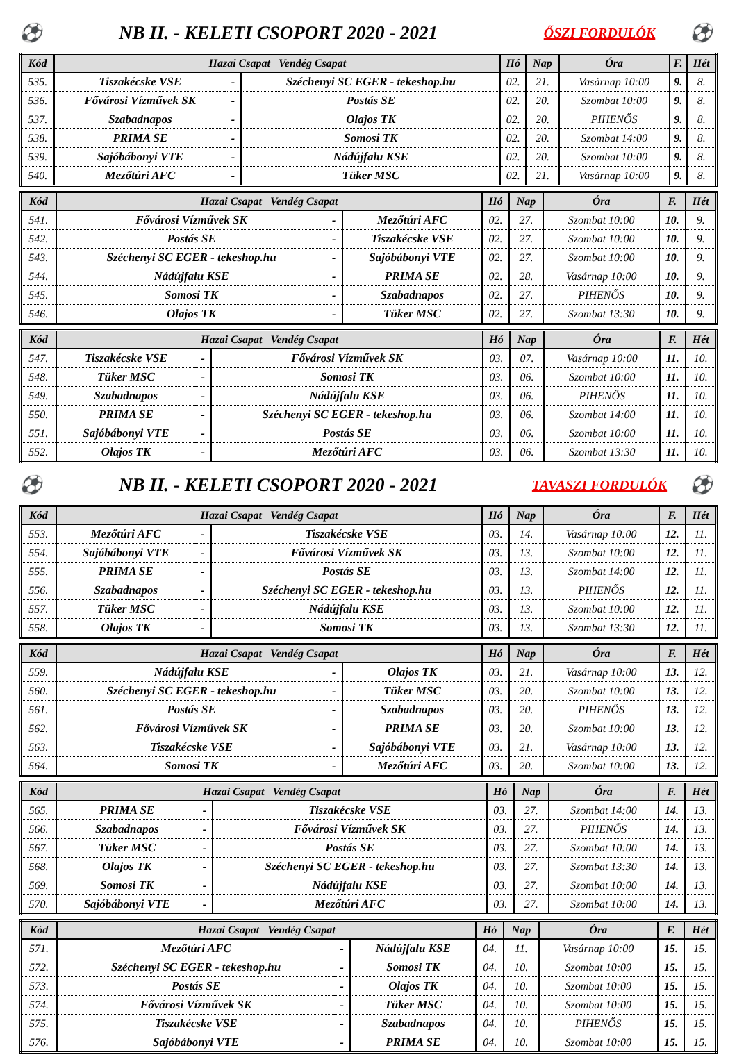⚽ NB II. - KELETI CSOPORT 2020 - 2021 ŐSZI FORDULÓK ⚽
| Kód | Hazai Csapat Vendég Csapat | | | Hó | Nap | Óra | F. | Hét |
| --- | --- | --- | --- | --- | --- | --- | --- | --- |
| 535. | Tiszakécske VSE | - | Széchenyi SC EGER - tekeshop.hu | 02. | 21. | Vasárnap 10:00 | 9. | 8. |
| 536. | Fővárosi Vízművek SK | - | Postás SE | 02. | 20. | Szombat 10:00 | 9. | 8. |
| 537. | Szabadnapos | - | Olajos TK | 02. | 20. | PIHENŐS | 9. | 8. |
| 538. | PRIMA SE | - | Somosi TK | 02. | 20. | Szombat 14:00 | 9. | 8. |
| 539. | Sajóbábonyi VTE | - | Nádújfalu KSE | 02. | 20. | Szombat 10:00 | 9. | 8. |
| 540. | Mezőtúri AFC | - | Tüker MSC | 02. | 21. | Vasárnap 10:00 | 9. | 8. |
| Kód | Hazai Csapat Vendég Csapat | | | Hó | Nap | Óra | F. | Hét |
| --- | --- | --- | --- | --- | --- | --- | --- | --- |
| 541. | Fővárosi Vízművek SK | - | Mezőtúri AFC | 02. | 27. | Szombat 10:00 | 10. | 9. |
| 542. | Postás SE | - | Tiszakécske VSE | 02. | 27. | Szombat 10:00 | 10. | 9. |
| 543. | Széchenyi SC EGER - tekeshop.hu | - | Sajóbábonyi VTE | 02. | 27. | Szombat 10:00 | 10. | 9. |
| 544. | Nádújfalu KSE | - | PRIMA SE | 02. | 28. | Vasárnap 10:00 | 10. | 9. |
| 545. | Somosi TK | - | Szabadnapos | 02. | 27. | PIHENŐS | 10. | 9. |
| 546. | Olajos TK | - | Tüker MSC | 02. | 27. | Szombat 13:30 | 10. | 9. |
| Kód | Hazai Csapat Vendég Csapat | | | Hó | Nap | Óra | F. | Hét |
| --- | --- | --- | --- | --- | --- | --- | --- | --- |
| 547. | Tiszakécske VSE | - | Fővárosi Vízművek SK | 03. | 07. | Vasárnap 10:00 | 11. | 10. |
| 548. | Tüker MSC | - | Somosi TK | 03. | 06. | Szombat 10:00 | 11. | 10. |
| 549. | Szabadnapos | - | Nádújfalu KSE | 03. | 06. | PIHENŐS | 11. | 10. |
| 550. | PRIMA SE | - | Széchenyi SC EGER - tekeshop.hu | 03. | 06. | Szombat 14:00 | 11. | 10. |
| 551. | Sajóbábonyi VTE | - | Postás SE | 03. | 06. | Szombat 10:00 | 11. | 10. |
| 552. | Olajos TK | - | Mezőtúri AFC | 03. | 06. | Szombat 13:30 | 11. | 10. |
⚽ NB II. - KELETI CSOPORT 2020 - 2021 TAVASZI FORDULÓK ⚽
| Kód | Hazai Csapat Vendég Csapat | | | Hó | Nap | Óra | F. | Hét |
| --- | --- | --- | --- | --- | --- | --- | --- | --- |
| 553. | Mezőtúri AFC | - | Tiszakécske VSE | 03. | 14. | Vasárnap 10:00 | 12. | 11. |
| 554. | Sajóbábonyi VTE | - | Fővárosi Vízművek SK | 03. | 13. | Szombat 10:00 | 12. | 11. |
| 555. | PRIMA SE | - | Postás SE | 03. | 13. | Szombat 14:00 | 12. | 11. |
| 556. | Szabadnapos | - | Széchenyi SC EGER - tekeshop.hu | 03. | 13. | PIHENŐS | 12. | 11. |
| 557. | Tüker MSC | - | Nádújfalu KSE | 03. | 13. | Szombat 10:00 | 12. | 11. |
| 558. | Olajos TK | - | Somosi TK | 03. | 13. | Szombat 13:30 | 12. | 11. |
| Kód | Hazai Csapat Vendég Csapat | | | Hó | Nap | Óra | F. | Hét |
| --- | --- | --- | --- | --- | --- | --- | --- | --- |
| 559. | Nádújfalu KSE | - | Olajos TK | 03. | 21. | Vasárnap 10:00 | 13. | 12. |
| 560. | Széchenyi SC EGER - tekeshop.hu | - | Tüker MSC | 03. | 20. | Szombat 10:00 | 13. | 12. |
| 561. | Postás SE | - | Szabadnapos | 03. | 20. | PIHENŐS | 13. | 12. |
| 562. | Fővárosi Vízművek SK | - | PRIMA SE | 03. | 20. | Szombat 10:00 | 13. | 12. |
| 563. | Tiszakécske VSE | - | Sajóbábonyi VTE | 03. | 21. | Vasárnap 10:00 | 13. | 12. |
| 564. | Somosi TK | - | Mezőtúri AFC | 03. | 20. | Szombat 10:00 | 13. | 12. |
| Kód | Hazai Csapat Vendég Csapat | | | Hó | Nap | Óra | F. | Hét |
| --- | --- | --- | --- | --- | --- | --- | --- | --- |
| 565. | PRIMA SE | - | Tiszakécske VSE | 03. | 27. | Szombat 14:00 | 14. | 13. |
| 566. | Szabadnapos | - | Fővárosi Vízművek SK | 03. | 27. | PIHENŐS | 14. | 13. |
| 567. | Tüker MSC | - | Postás SE | 03. | 27. | Szombat 10:00 | 14. | 13. |
| 568. | Olajos TK | - | Széchenyi SC EGER - tekeshop.hu | 03. | 27. | Szombat 13:30 | 14. | 13. |
| 569. | Somosi TK | - | Nádújfalu KSE | 03. | 27. | Szombat 10:00 | 14. | 13. |
| 570. | Sajóbábonyi VTE | - | Mezőtúri AFC | 03. | 27. | Szombat 10:00 | 14. | 13. |
| Kód | Hazai Csapat Vendég Csapat | | | Hó | Nap | Óra | F. | Hét |
| --- | --- | --- | --- | --- | --- | --- | --- | --- |
| 571. | Mezőtúri AFC | - | Nádújfalu KSE | 04. | 11. | Vasárnap 10:00 | 15. | 15. |
| 572. | Széchenyi SC EGER - tekeshop.hu | - | Somosi TK | 04. | 10. | Szombat 10:00 | 15. | 15. |
| 573. | Postás SE | - | Olajos TK | 04. | 10. | Szombat 10:00 | 15. | 15. |
| 574. | Fővárosi Vízművek SK | - | Tüker MSC | 04. | 10. | Szombat 10:00 | 15. | 15. |
| 575. | Tiszakécske VSE | - | Szabadnapos | 04. | 10. | PIHENŐS | 15. | 15. |
| 576. | Sajóbábonyi VTE | - | PRIMA SE | 04. | 10. | Szombat 10:00 | 15. | 15. |